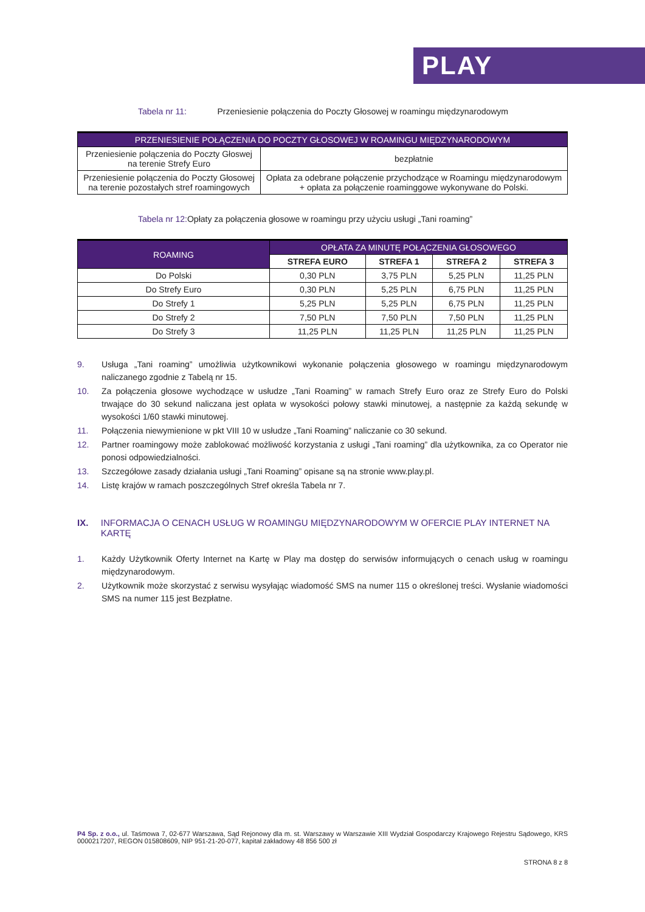PLAY
Tabela nr 11: Przeniesienie połączenia do Poczty Głosowej w roamingu międzynarodowym
| PRZENIESIENIE POŁĄCZENIA DO POCZTY GŁOSOWEJ W ROAMINGU MIĘDZYNARODOWYM | |
| --- | --- |
| Przeniesienie połączenia do Poczty Głoswej na terenie Strefy Euro | bezpłatnie |
| Przeniesienie połączenia do Poczty Głosowej na terenie pozostałych stref roamingowych | Opłata za odebrane połączenie przychodzące w Roamingu międzynarodowym + opłata za połączenie roaminggowe wykonywane do Polski. |
Tabela nr 12: Opłaty za połączenia głosowe w roamingu przy użyciu usługi „Tani roaming”
| ROAMING | OPŁATA ZA MINUTĘ POŁĄCZENIA GŁOSOWEGO | | | |
| --- | --- | --- | --- | --- |
| | STREFA EURO | STREFA 1 | STREFA 2 | STREFA 3 |
| Do Polski | 0,30 PLN | 3,75 PLN | 5,25 PLN | 11,25 PLN |
| Do Strefy Euro | 0,30 PLN | 5,25 PLN | 6,75 PLN | 11,25 PLN |
| Do Strefy 1 | 5,25 PLN | 5,25 PLN | 6,75 PLN | 11,25 PLN |
| Do Strefy 2 | 7,50 PLN | 7,50 PLN | 7,50 PLN | 11,25 PLN |
| Do Strefy 3 | 11,25 PLN | 11,25 PLN | 11,25 PLN | 11,25 PLN |
9. Usługa „Tani roaming” umożliwia użytkownikowi wykonanie połączenia głosowego w roamingu międzynarodowym naliczanego zgodnie z Tabelą nr 15.
10. Za połączenia głosowe wychodzące w usłudze „Tani Roaming” w ramach Strefy Euro oraz ze Strefy Euro do Polski trwające do 30 sekund naliczana jest opłata w wysokości połowy stawki minutowej, a następnie za każdą sekundę w wysokości 1/60 stawki minutowej.
11. Połączenia niewymienione w pkt VIII 10 w usłudze „Tani Roaming” naliczanie co 30 sekund.
12. Partner roamingowy może zablokować możliwość korzystania z usługi „Tani roaming” dla użytkownika, za co Operator nie ponosi odpowiedzialności.
13. Szczegółowe zasady działania usługi „Tani Roaming” opisane są na stronie www.play.pl.
14. Listę krajów w ramach poszczególnych Stref określa Tabela nr 7.
IX. INFORMACJA O CENACH USŁUG W ROAMINGU MIĘDZYNARODOWYM W OFERCIE PLAY INTERNET NA KARTĘ
1. Każdy Użytkownik Oferty Internet na Kartę w Play ma dostęp do serwisów informujących o cenach usług w roamingu międzynarodowym.
2. Użytkownik może skorzystać z serwisu wysyłając wiadomość SMS na numer 115 o określonej treści. Wysłanie wiadomości SMS na numer 115 jest Bezpłatne.
P4 Sp. z o.o., ul. Taśmowa 7, 02-677 Warszawa, Sąd Rejonowy dla m. st. Warszawy w Warszawie XIII Wydział Gospodarczy Krajowego Rejestru Sądowego, KRS 0000217207, REGON 015808609, NIP 951-21-20-077, kapitał zakładowy 48 856 500 zł
STRONA 8 z 8